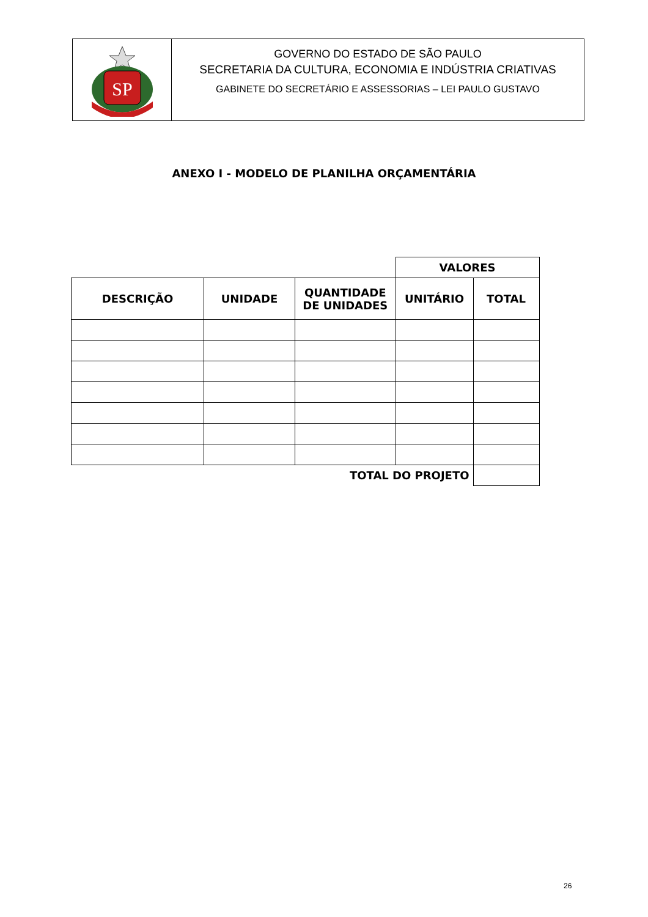SP
GOVERNO DO ESTADO DE SÃO PAULO
SECRETARIA DA CULTURA, ECONOMIA E INDÚSTRIA CRIATIVAS
GABINETE DO SECRETÁRIO E ASSESSORIAS – LEI PAULO GUSTAVO
ANEXO I - MODELO DE PLANILHA ORÇAMENTÁRIA
| | | | VALORES | |
| DESCRIÇÃO | UNIDADE | QUANTIDADE DE UNIDADES | UNITÁRIO | TOTAL |
| TOTAL DO PROJETO | | | | |
26